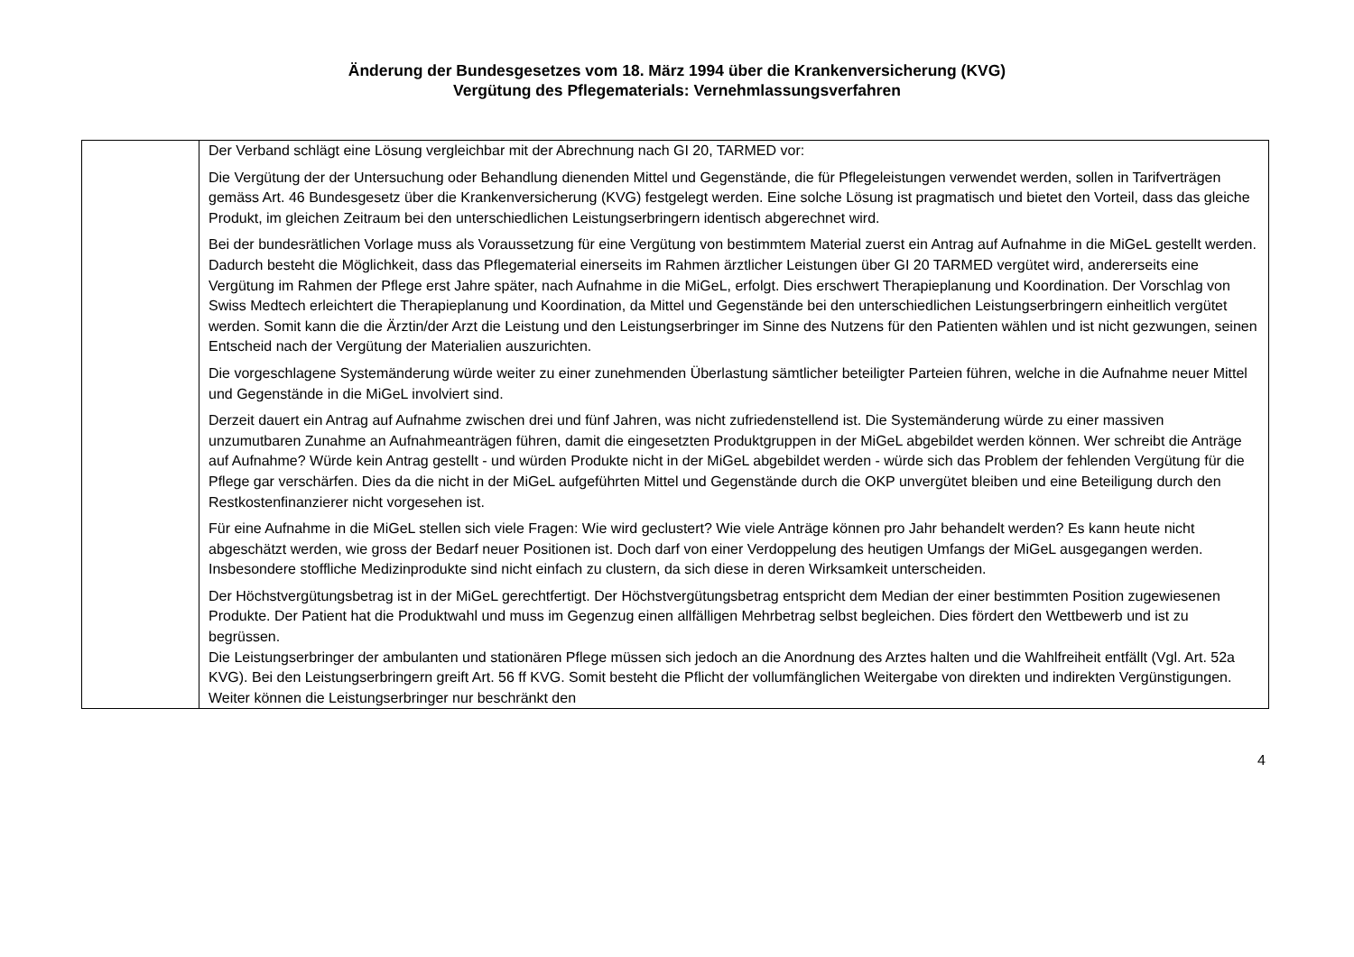Änderung der Bundesgesetzes vom 18. März 1994 über die Krankenversicherung (KVG)
Vergütung des Pflegematerials: Vernehmlassungsverfahren
| | Der Verband schlägt eine Lösung vergleichbar mit der Abrechnung nach GI 20, TARMED vor: Die Vergütung der der Untersuchung oder Behandlung dienenden Mittel und Gegenstände, die für Pflegeleistungen verwendet werden, sollen in Tarifverträgen gemäss Art. 46 Bundesgesetz über die Krankenversicherung (KVG) festgelegt werden. Eine solche Lösung ist pragmatisch und bietet den Vorteil, dass das gleiche Produkt, im gleichen Zeitraum bei den unterschiedlichen Leistungserbringern identisch abgerechnet wird. Bei der bundesrätlichen Vorlage muss als Voraussetzung für eine Vergütung von bestimmtem Material zuerst ein Antrag auf Aufnahme in die MiGeL gestellt werden. Dadurch besteht die Möglichkeit, dass das Pflegematerial einerseits im Rahmen ärztlicher Leistungen über GI 20 TARMED vergütet wird, andererseits eine Vergütung im Rahmen der Pflege erst Jahre später, nach Aufnahme in die MiGeL, erfolgt. Dies erschwert Therapieplanung und Koordination. Der Vorschlag von Swiss Medtech erleichtert die Therapieplanung und Koordination, da Mittel und Gegenstände bei den unterschiedlichen Leistungserbringern einheitlich vergütet werden. Somit kann die die Ärztin/der Arzt die Leistung und den Leistungserbringer im Sinne des Nutzens für den Patienten wählen und ist nicht gezwungen, seinen Entscheid nach der Vergütung der Materialien auszurichten. Die vorgeschlagene Systemänderung würde weiter zu einer zunehmenden Überlastung sämtlicher beteiligter Parteien führen, welche in die Aufnahme neuer Mittel und Gegenstände in die MiGeL involviert sind. Derzeit dauert ein Antrag auf Aufnahme zwischen drei und fünf Jahren, was nicht zufriedenstellend ist. Die Systemänderung würde zu einer massiven unzumutbaren Zunahme an Aufnahmeanträgen führen, damit die eingesetzten Produktgruppen in der MiGeL abgebildet werden können. Wer schreibt die Anträge auf Aufnahme? Würde kein Antrag gestellt - und würden Produkte nicht in der MiGeL abgebildet werden - würde sich das Problem der fehlenden Vergütung für die Pflege gar verschärfen. Dies da die nicht in der MiGeL aufgeführten Mittel und Gegenstände durch die OKP unvergütet bleiben und eine Beteiligung durch den Restkostenfinanzierer nicht vorgesehen ist. Für eine Aufnahme in die MiGeL stellen sich viele Fragen: Wie wird geclustert? Wie viele Anträge können pro Jahr behandelt werden? Es kann heute nicht abgeschätzt werden, wie gross der Bedarf neuer Positionen ist. Doch darf von einer Verdoppelung des heutigen Umfangs der MiGeL ausgegangen werden. Insbesondere stoffliche Medizinprodukte sind nicht einfach zu clustern, da sich diese in deren Wirksamkeit unterscheiden. Der Höchstvergütungsbetrag ist in der MiGeL gerechtfertigt. Der Höchstvergütungsbetrag entspricht dem Median der einer bestimmten Position zugewiesenen Produkte. Der Patient hat die Produktwahl und muss im Gegenzug einen allfälligen Mehrbetrag selbst begleichen. Dies fördert den Wettbewerb und ist zu begrüssen. Die Leistungserbringer der ambulanten und stationären Pflege müssen sich jedoch an die Anordnung des Arztes halten und die Wahlfreiheit entfällt (Vgl. Art. 52a KVG). Bei den Leistungserbringern greift Art. 56 ff KVG. Somit besteht die Pflicht der vollumfänglichen Weitergabe von direkten und indirekten Vergünstigungen. Weiter können die Leistungserbringer nur beschränkt den |
4